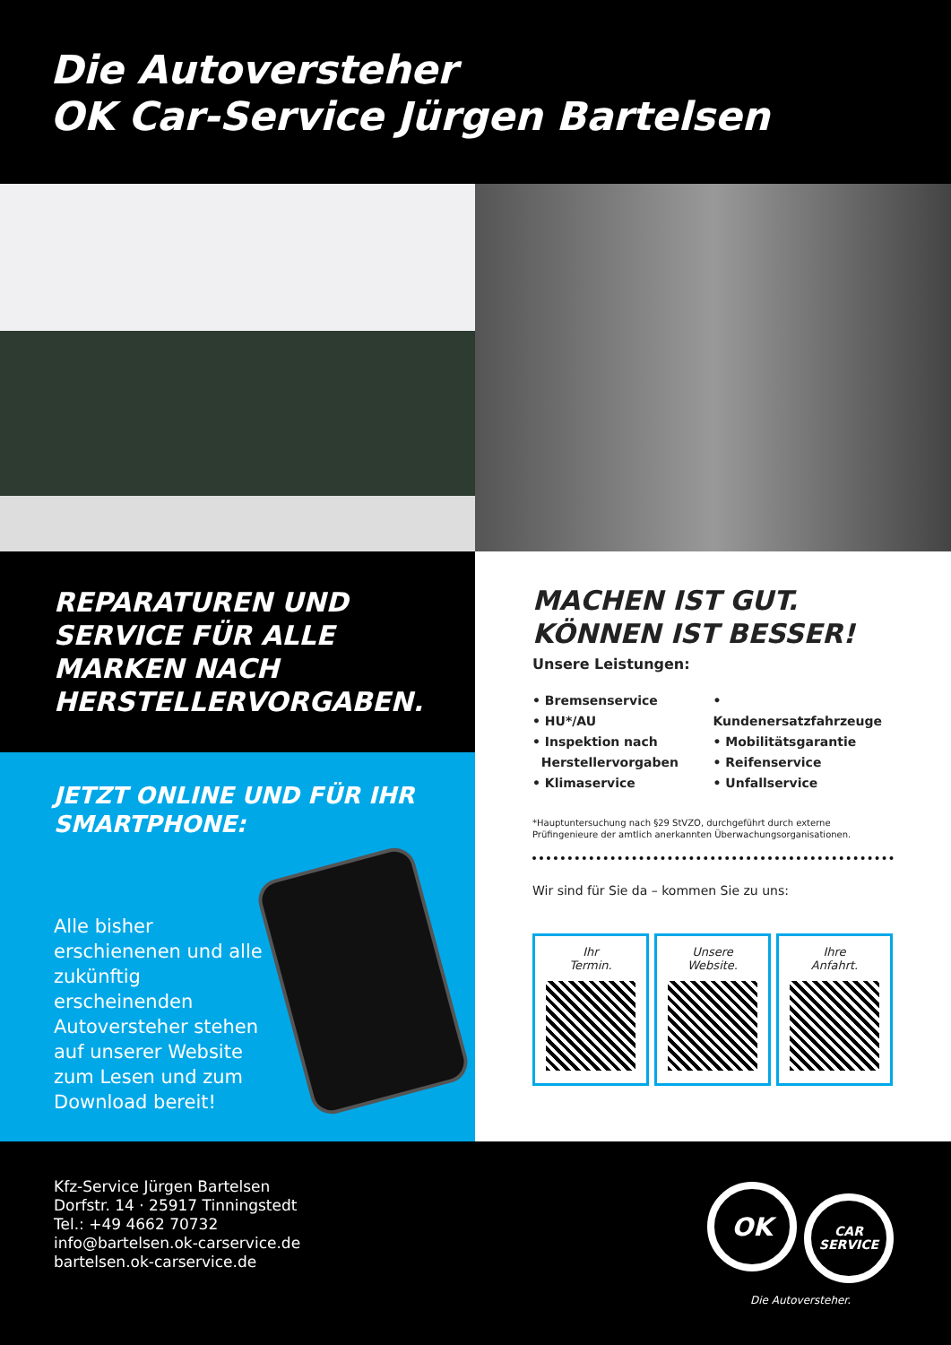Die Autoversteher
OK Car-Service Jürgen Bartelsen
REPARATUREN UND SERVICE FÜR ALLE MARKEN NACH HERSTELLERVORGABEN.
JETZT ONLINE UND FÜR IHR SMARTPHONE:
Alle bisher erschienenen und alle zukünftig erscheinenden Autoversteher stehen auf unserer Website zum Lesen und zum Download bereit!
MACHEN IST GUT.
KÖNNEN IST BESSER!
Unsere Leistungen:
• Bremsenservice
• HU*/AU
• Inspektion nach
Herstellervorgaben
• Klimaservice
• Kundenersatzfahrzeuge
• Mobilitätsgarantie
• Reifenservice
• Unfallservice
*Hauptuntersuchung nach §29 StVZO, durchgeführt durch externe Prüfingenieure der amtlich anerkannten Überwachungsorganisationen.
Wir sind für Sie da – kommen Sie zu uns:
Ihr
Termin.
Unsere
Website.
Ihre
Anfahrt.
Kfz-Service Jürgen Bartelsen
Dorfstr. 14 · 25917 Tinningstedt
Tel.: +49 4662 70732
info@bartelsen.ok-carservice.de
bartelsen.ok-carservice.de
OK CAR
SERVICE
Die Autoversteher.